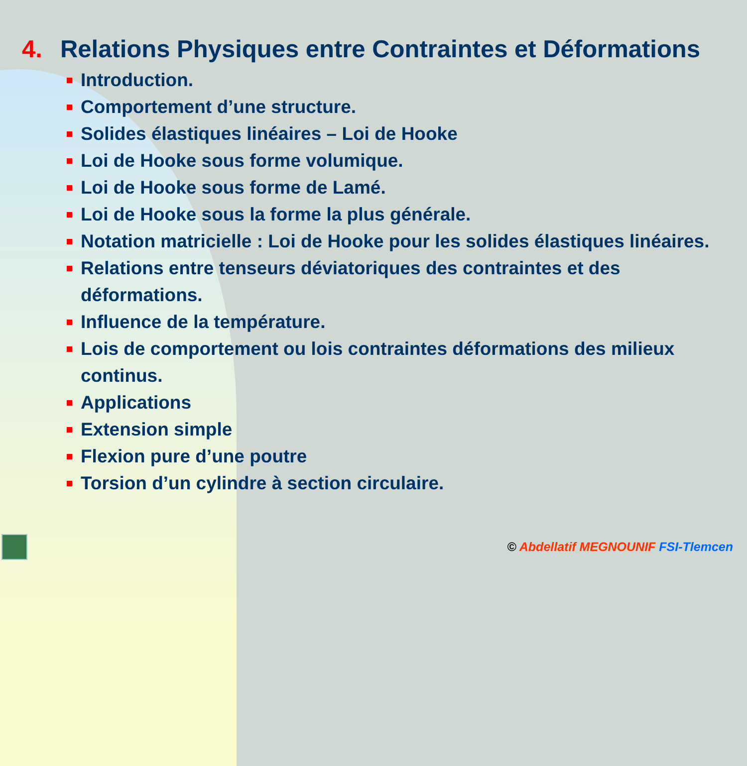4. Relations Physiques entre Contraintes et Déformations
Introduction.
Comportement d’une structure.
Solides élastiques linéaires – Loi de Hooke
Loi de Hooke sous forme volumique.
Loi de Hooke sous forme de Lamé.
Loi de Hooke sous la forme la plus générale.
Notation matricielle : Loi de Hooke pour les solides élastiques linéaires.
Relations entre tenseurs déviatoriques des contraintes et des déformations.
Influence de la température.
Lois de comportement ou lois contraintes déformations des milieux continus.
Applications
Extension simple
Flexion pure d’une poutre
Torsion d’un cylindre à section circulaire.
© Abdellatif MEGNOUNIF FSI-Tlemcen